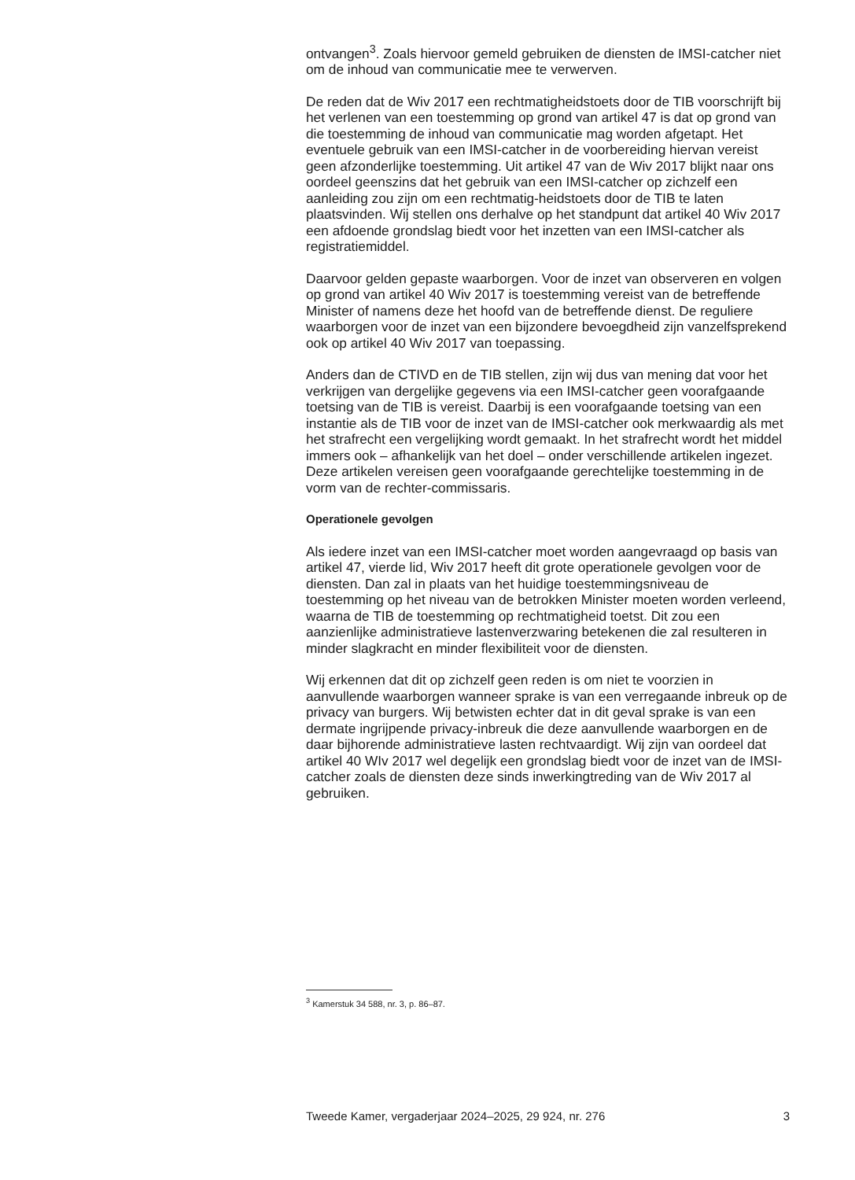ontvangen<sup>3</sup>. Zoals hiervoor gemeld gebruiken de diensten de IMSI-catcher niet om de inhoud van communicatie mee te verwerven.
De reden dat de Wiv 2017 een rechtmatigheidstoets door de TIB voorschrijft bij het verlenen van een toestemming op grond van artikel 47 is dat op grond van die toestemming de inhoud van communicatie mag worden afgetapt. Het eventuele gebruik van een IMSI-catcher in de voorbereiding hiervan vereist geen afzonderlijke toestemming. Uit artikel 47 van de Wiv 2017 blijkt naar ons oordeel geenszins dat het gebruik van een IMSI-catcher op zichzelf een aanleiding zou zijn om een rechtmatig-heidstoets door de TIB te laten plaatsvinden. Wij stellen ons derhalve op het standpunt dat artikel 40 Wiv 2017 een afdoende grondslag biedt voor het inzetten van een IMSI-catcher als registratiemiddel.
Daarvoor gelden gepaste waarborgen. Voor de inzet van observeren en volgen op grond van artikel 40 Wiv 2017 is toestemming vereist van de betreffende Minister of namens deze het hoofd van de betreffende dienst. De reguliere waarborgen voor de inzet van een bijzondere bevoegdheid zijn vanzelfsprekend ook op artikel 40 Wiv 2017 van toepassing.
Anders dan de CTIVD en de TIB stellen, zijn wij dus van mening dat voor het verkrijgen van dergelijke gegevens via een IMSI-catcher geen voorafgaande toetsing van de TIB is vereist. Daarbij is een voorafgaande toetsing van een instantie als de TIB voor de inzet van de IMSI-catcher ook merkwaardig als met het strafrecht een vergelijking wordt gemaakt. In het strafrecht wordt het middel immers ook – afhankelijk van het doel – onder verschillende artikelen ingezet. Deze artikelen vereisen geen voorafgaande gerechtelijke toestemming in de vorm van de rechter-commissaris.
Operationele gevolgen
Als iedere inzet van een IMSI-catcher moet worden aangevraagd op basis van artikel 47, vierde lid, Wiv 2017 heeft dit grote operationele gevolgen voor de diensten. Dan zal in plaats van het huidige toestemmingsniveau de toestemming op het niveau van de betrokken Minister moeten worden verleend, waarna de TIB de toestemming op rechtmatigheid toetst. Dit zou een aanzienlijke administratieve lastenverzwaring betekenen die zal resulteren in minder slagkracht en minder flexibiliteit voor de diensten.
Wij erkennen dat dit op zichzelf geen reden is om niet te voorzien in aanvullende waarborgen wanneer sprake is van een verregaande inbreuk op de privacy van burgers. Wij betwisten echter dat in dit geval sprake is van een dermate ingrijpende privacy-inbreuk die deze aanvullende waarborgen en de daar bijhorende administratieve lasten rechtvaardigt. Wij zijn van oordeel dat artikel 40 WIv 2017 wel degelijk een grondslag biedt voor de inzet van de IMSI-catcher zoals de diensten deze sinds inwerkingtreding van de Wiv 2017 al gebruiken.
<sup>3</sup> Kamerstuk 34 588, nr. 3, p. 86–87.
Tweede Kamer, vergaderjaar 2024–2025, 29 924, nr. 276 3